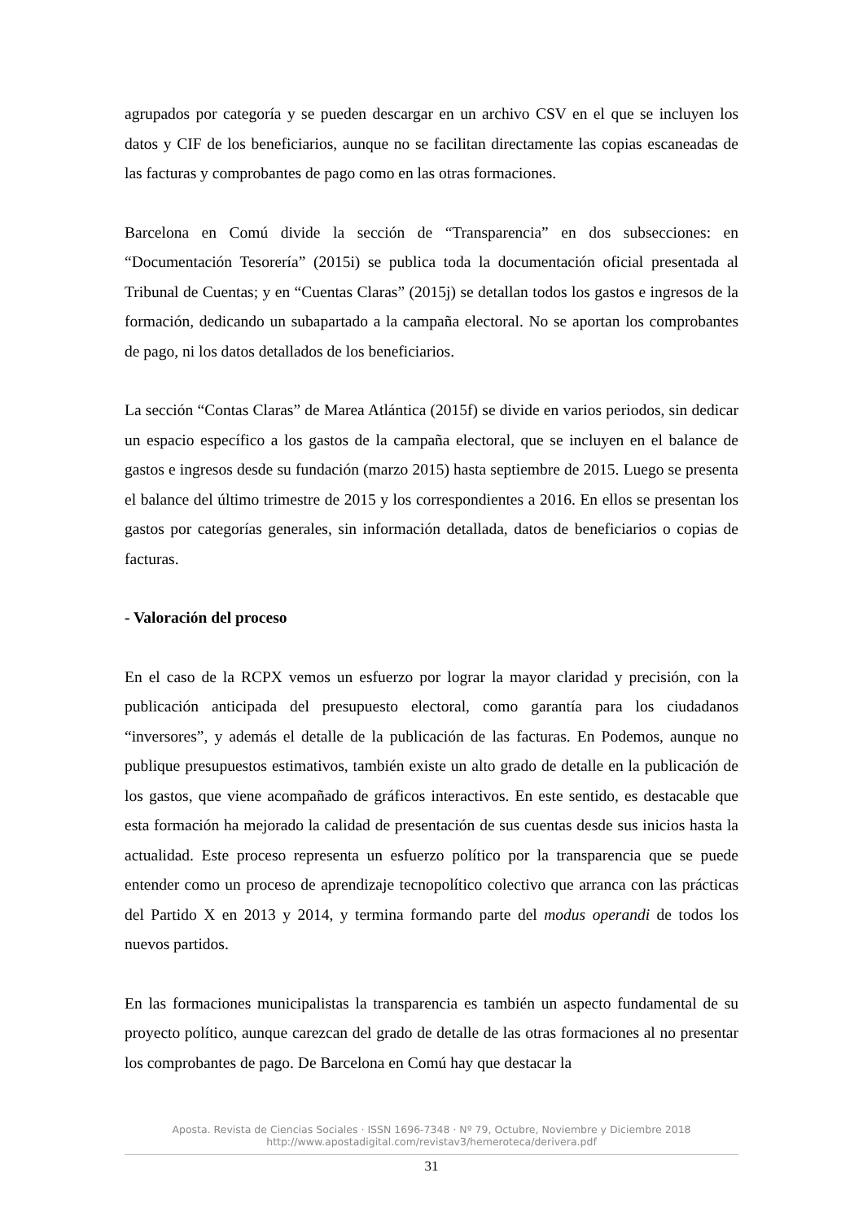agrupados por categoría y se pueden descargar en un archivo CSV en el que se incluyen los datos y CIF de los beneficiarios, aunque no se facilitan directamente las copias escaneadas de las facturas y comprobantes de pago como en las otras formaciones.
Barcelona en Comú divide la sección de “Transparencia” en dos subsecciones: en “Documentación Tesorería” (2015i) se publica toda la documentación oficial presentada al Tribunal de Cuentas; y en “Cuentas Claras” (2015j) se detallan todos los gastos e ingresos de la formación, dedicando un subapartado a la campaña electoral. No se aportan los comprobantes de pago, ni los datos detallados de los beneficiarios.
La sección “Contas Claras” de Marea Atlántica (2015f) se divide en varios periodos, sin dedicar un espacio específico a los gastos de la campaña electoral, que se incluyen en el balance de gastos e ingresos desde su fundación (marzo 2015) hasta septiembre de 2015. Luego se presenta el balance del último trimestre de 2015 y los correspondientes a 2016. En ellos se presentan los gastos por categorías generales, sin información detallada, datos de beneficiarios o copias de facturas.
- Valoración del proceso
En el caso de la RCPX vemos un esfuerzo por lograr la mayor claridad y precisión, con la publicación anticipada del presupuesto electoral, como garantía para los ciudadanos “inversores”, y además el detalle de la publicación de las facturas. En Podemos, aunque no publique presupuestos estimativos, también existe un alto grado de detalle en la publicación de los gastos, que viene acompañado de gráficos interactivos. En este sentido, es destacable que esta formación ha mejorado la calidad de presentación de sus cuentas desde sus inicios hasta la actualidad. Este proceso representa un esfuerzo político por la transparencia que se puede entender como un proceso de aprendizaje tecnopolítico colectivo que arranca con las prácticas del Partido X en 2013 y 2014, y termina formando parte del modus operandi de todos los nuevos partidos.
En las formaciones municipalistas la transparencia es también un aspecto fundamental de su proyecto político, aunque carezcan del grado de detalle de las otras formaciones al no presentar los comprobantes de pago. De Barcelona en Comú hay que destacar la
Aposta. Revista de Ciencias Sociales · ISSN 1696-7348 · Nº 79, Octubre, Noviembre y Diciembre 2018
http://www.apostadigital.com/revistav3/hemeroteca/derivera.pdf
31